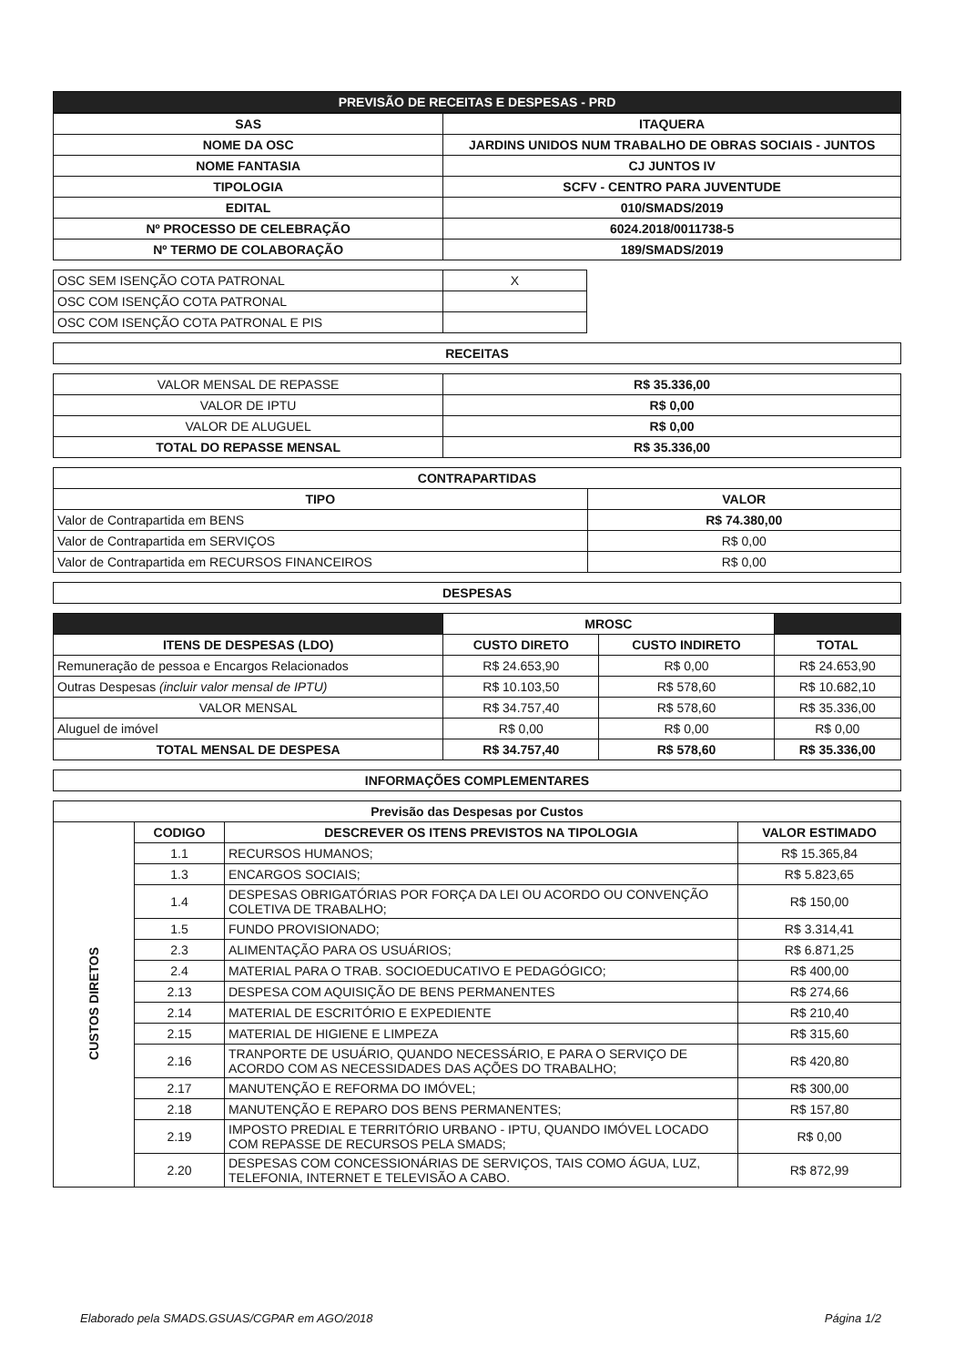| PREVISÃO DE RECEITAS E DESPESAS - PRD |
| --- |
| SAS | ITAQUERA |
| NOME DA OSC | JARDINS UNIDOS NUM TRABALHO DE OBRAS SOCIAIS - JUNTOS |
| NOME FANTASIA | CJ JUNTOS IV |
| TIPOLOGIA | SCFV - CENTRO PARA JUVENTUDE |
| EDITAL | 010/SMADS/2019 |
| Nº PROCESSO DE CELEBRAÇÃO | 6024.2018/0011738-5 |
| Nº TERMO DE COLABORAÇÃO | 189/SMADS/2019 |
| OSC SEM ISENÇÃO COTA PATRONAL | X |
| OSC COM ISENÇÃO COTA PATRONAL | |
| OSC COM ISENÇÃO COTA PATRONAL E PIS | |
| RECEITAS |
| --- |
| VALOR MENSAL DE REPASSE | R$ 35.336,00 |
| VALOR DE IPTU | R$ 0,00 |
| VALOR DE ALUGUEL | R$ 0,00 |
| TOTAL DO REPASSE MENSAL | R$ 35.336,00 |
| CONTRAPARTIDAS | |
| --- | --- |
| TIPO | VALOR |
| Valor de Contrapartida em BENS | R$ 74.380,00 |
| Valor de Contrapartida em SERVIÇOS | R$ 0,00 |
| Valor de Contrapartida em RECURSOS FINANCEIROS | R$ 0,00 |
| DESPESAS |
| --- |
| | MROSC | | |
| ITENS DE DESPESAS (LDO) | CUSTO DIRETO | CUSTO INDIRETO | TOTAL |
| Remuneração de pessoa e Encargos Relacionados | R$ 24.653,90 | R$ 0,00 | R$ 24.653,90 |
| Outras Despesas (incluir valor mensal de IPTU) | R$ 10.103,50 | R$ 578,60 | R$ 10.682,10 |
| VALOR MENSAL | R$ 34.757,40 | R$ 578,60 | R$ 35.336,00 |
| Aluguel de imóvel | R$ 0,00 | R$ 0,00 | R$ 0,00 |
| TOTAL MENSAL DE DESPESA | R$ 34.757,40 | R$ 578,60 | R$ 35.336,00 |
| INFORMAÇÕES COMPLEMENTARES |
| --- |
| Previsão das Despesas por Custos | | | |
| --- | --- | --- | --- |
| CUSTOS DIRETOS | CODIGO | DESCREVER OS ITENS PREVISTOS NA TIPOLOGIA | VALOR ESTIMADO |
| | 1.1 | RECURSOS HUMANOS; | R$ 15.365,84 |
| | 1.3 | ENCARGOS SOCIAIS; | R$ 5.823,65 |
| | 1.4 | DESPESAS OBRIGATÓRIAS POR FORÇA DA LEI OU ACORDO OU CONVENÇÃO COLETIVA DE TRABALHO; | R$ 150,00 |
| | 1.5 | FUNDO PROVISIONADO; | R$ 3.314,41 |
| | 2.3 | ALIMENTAÇÃO PARA OS USUÁRIOS; | R$ 6.871,25 |
| | 2.4 | MATERIAL PARA O TRAB. SOCIOEDUCATIVO E PEDAGÓGICO; | R$ 400,00 |
| | 2.13 | DESPESA COM AQUISIÇÃO DE BENS PERMANENTES | R$ 274,66 |
| | 2.14 | MATERIAL DE ESCRITÓRIO E EXPEDIENTE | R$ 210,40 |
| | 2.15 | MATERIAL DE HIGIENE E LIMPEZA | R$ 315,60 |
| | 2.16 | TRANPORTE DE USUÁRIO, QUANDO NECESSÁRIO, E PARA O SERVIÇO DE ACORDO COM AS NECESSIDADES DAS AÇÕES DO TRABALHO; | R$ 420,80 |
| | 2.17 | MANUTENÇÃO E REFORMA DO IMÓVEL; | R$ 300,00 |
| | 2.18 | MANUTENÇÃO E REPARO DOS BENS PERMANENTES; | R$ 157,80 |
| | 2.19 | IMPOSTO PREDIAL E TERRITÓRIO URBANO - IPTU, QUANDO IMÓVEL LOCADO COM REPASSE DE RECURSOS PELA SMADS; | R$ 0,00 |
| | 2.20 | DESPESAS COM CONCESSIONÁRIAS DE SERVIÇOS, TAIS COMO ÁGUA, LUZ, TELEFONIA, INTERNET E TELEVISÃO A CABO. | R$ 872,99 |
Elaborado pela SMADS.GSUAS/CGPAR em AGO/2018 Página 1/2